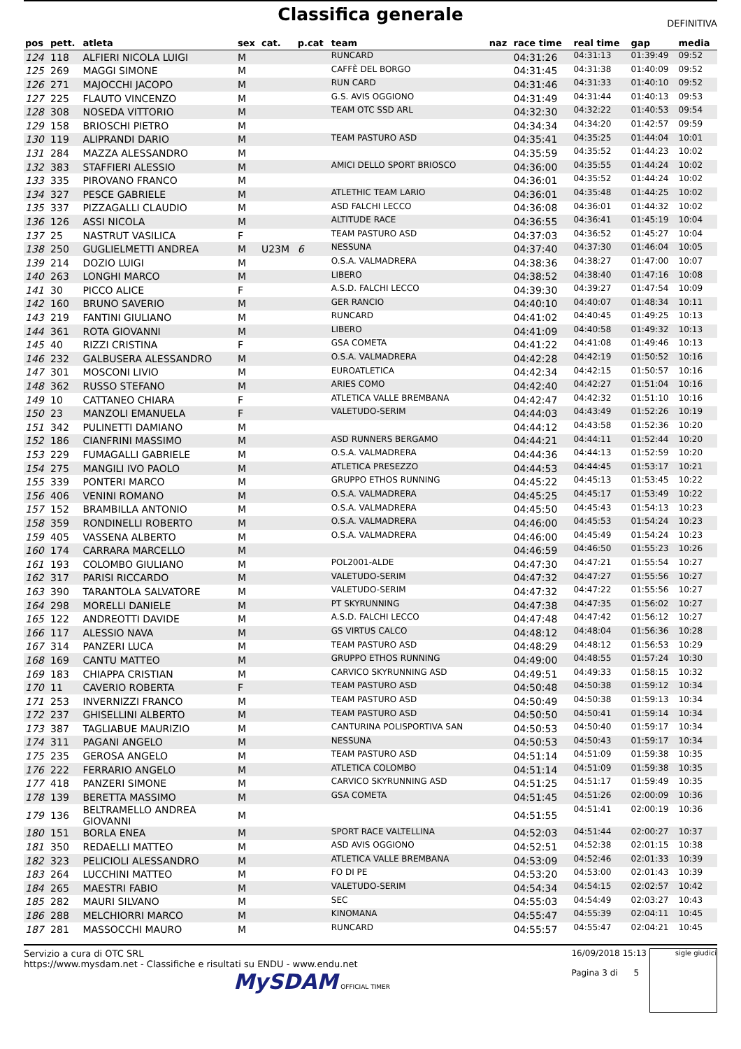Classifica generale
DEFINITIVA
| pos | pett. | atleta | sex | cat. | p.cat | team | naz | race time | real time | gap | media |
| --- | --- | --- | --- | --- | --- | --- | --- | --- | --- | --- | --- |
| 124 | 118 | ALFIERI NICOLA LUIGI | M | | | RUNCARD | | 04:31:26 | 04:31:13 | 01:39:49 | 09:52 |
| 125 | 269 | MAGGI SIMONE | M | | | CAFFÈ DEL BORGO | | 04:31:45 | 04:31:38 | 01:40:09 | 09:52 |
| 126 | 271 | MAJOCCHI JACOPO | M | | | RUN CARD | | 04:31:46 | 04:31:33 | 01:40:10 | 09:52 |
| 127 | 225 | FLAUTO VINCENZO | M | | | G.S. AVIS OGGIONO | | 04:31:49 | 04:31:44 | 01:40:13 | 09:53 |
| 128 | 308 | NOSEDA VITTORIO | M | | | TEAM OTC SSD ARL | | 04:32:30 | 04:32:22 | 01:40:53 | 09:54 |
| 129 | 158 | BRIOSCHI PIETRO | M | | | | | 04:34:34 | 04:34:20 | 01:42:57 | 09:59 |
| 130 | 119 | ALIPRANDI DARIO | M | | | TEAM PASTURO ASD | | 04:35:41 | 04:35:25 | 01:44:04 | 10:01 |
| 131 | 284 | MAZZA ALESSANDRO | M | | | | | 04:35:59 | 04:35:52 | 01:44:23 | 10:02 |
| 132 | 383 | STAFFIERI ALESSIO | M | | | AMICI DELLO SPORT BRIOSCO | | 04:36:00 | 04:35:55 | 01:44:24 | 10:02 |
| 133 | 335 | PIROVANO FRANCO | M | | | | | 04:36:01 | 04:35:52 | 01:44:24 | 10:02 |
| 134 | 327 | PESCE GABRIELE | M | | | ATLETHIC TEAM LARIO | | 04:36:01 | 04:35:48 | 01:44:25 | 10:02 |
| 135 | 337 | PIZZAGALLI CLAUDIO | M | | | ASD FALCHI LECCO | | 04:36:08 | 04:36:01 | 01:44:32 | 10:02 |
| 136 | 126 | ASSI NICOLA | M | | | ALTITUDE RACE | | 04:36:55 | 04:36:41 | 01:45:19 | 10:04 |
| 137 | 25 | NASTRUT VASILICA | F | | | TEAM PASTURO ASD | | 04:37:03 | 04:36:52 | 01:45:27 | 10:04 |
| 138 | 250 | GUGLIELMETTI ANDREA | M | U23M | 6 | NESSUNA | | 04:37:40 | 04:37:30 | 01:46:04 | 10:05 |
| 139 | 214 | DOZIO LUIGI | M | | | O.S.A. VALMADRERA | | 04:38:36 | 04:38:27 | 01:47:00 | 10:07 |
| 140 | 263 | LONGHI MARCO | M | | | LIBERO | | 04:38:52 | 04:38:40 | 01:47:16 | 10:08 |
| 141 | 30 | PICCO ALICE | F | | | A.S.D. FALCHI LECCO | | 04:39:30 | 04:39:27 | 01:47:54 | 10:09 |
| 142 | 160 | BRUNO SAVERIO | M | | | GER RANCIO | | 04:40:10 | 04:40:07 | 01:48:34 | 10:11 |
| 143 | 219 | FANTINI GIULIANO | M | | | RUNCARD | | 04:41:02 | 04:40:45 | 01:49:25 | 10:13 |
| 144 | 361 | ROTA GIOVANNI | M | | | LIBERO | | 04:41:09 | 04:40:58 | 01:49:32 | 10:13 |
| 145 | 40 | RIZZI CRISTINA | F | | | GSA COMETA | | 04:41:22 | 04:41:08 | 01:49:46 | 10:13 |
| 146 | 232 | GALBUSERA ALESSANDRO | M | | | O.S.A. VALMADRERA | | 04:42:28 | 04:42:19 | 01:50:52 | 10:16 |
| 147 | 301 | MOSCONI LIVIO | M | | | EUROATLETICA | | 04:42:34 | 04:42:15 | 01:50:57 | 10:16 |
| 148 | 362 | RUSSO STEFANO | M | | | ARIES COMO | | 04:42:40 | 04:42:27 | 01:51:04 | 10:16 |
| 149 | 10 | CATTANEO CHIARA | F | | | ATLETICA VALLE BREMBANA | | 04:42:47 | 04:42:32 | 01:51:10 | 10:16 |
| 150 | 23 | MANZOLI EMANUELA | F | | | VALETUDO-SERIM | | 04:44:03 | 04:43:49 | 01:52:26 | 10:19 |
| 151 | 342 | PULINETTI DAMIANO | M | | | | | 04:44:12 | 04:43:58 | 01:52:36 | 10:20 |
| 152 | 186 | CIANFRINI MASSIMO | M | | | ASD RUNNERS BERGAMO | | 04:44:21 | 04:44:11 | 01:52:44 | 10:20 |
| 153 | 229 | FUMAGALLI GABRIELE | M | | | O.S.A. VALMADRERA | | 04:44:36 | 04:44:13 | 01:52:59 | 10:20 |
| 154 | 275 | MANGILI IVO PAOLO | M | | | ATLETICA PRESEZZO | | 04:44:53 | 04:44:45 | 01:53:17 | 10:21 |
| 155 | 339 | PONTERI MARCO | M | | | GRUPPO ETHOS RUNNING | | 04:45:22 | 04:45:13 | 01:53:45 | 10:22 |
| 156 | 406 | VENINI ROMANO | M | | | O.S.A. VALMADRERA | | 04:45:25 | 04:45:17 | 01:53:49 | 10:22 |
| 157 | 152 | BRAMBILLA ANTONIO | M | | | O.S.A. VALMADRERA | | 04:45:50 | 04:45:43 | 01:54:13 | 10:23 |
| 158 | 359 | RONDINELLI ROBERTO | M | | | O.S.A. VALMADRERA | | 04:46:00 | 04:45:53 | 01:54:24 | 10:23 |
| 159 | 405 | VASSENA ALBERTO | M | | | O.S.A. VALMADRERA | | 04:46:00 | 04:45:49 | 01:54:24 | 10:23 |
| 160 | 174 | CARRARA MARCELLO | M | | | | | 04:46:59 | 04:46:50 | 01:55:23 | 10:26 |
| 161 | 193 | COLOMBO GIULIANO | M | | | POL2001-ALDE | | 04:47:30 | 04:47:21 | 01:55:54 | 10:27 |
| 162 | 317 | PARISI RICCARDO | M | | | VALETUDO-SERIM | | 04:47:32 | 04:47:27 | 01:55:56 | 10:27 |
| 163 | 390 | TARANTOLA SALVATORE | M | | | VALETUDO-SERIM | | 04:47:32 | 04:47:22 | 01:55:56 | 10:27 |
| 164 | 298 | MORELLI DANIELE | M | | | PT SKYRUNNING | | 04:47:38 | 04:47:35 | 01:56:02 | 10:27 |
| 165 | 122 | ANDREOTTI DAVIDE | M | | | A.S.D. FALCHI LECCO | | 04:47:48 | 04:47:42 | 01:56:12 | 10:27 |
| 166 | 117 | ALESSIO NAVA | M | | | GS VIRTUS CALCO | | 04:48:12 | 04:48:04 | 01:56:36 | 10:28 |
| 167 | 314 | PANZERI LUCA | M | | | TEAM PASTURO ASD | | 04:48:29 | 04:48:12 | 01:56:53 | 10:29 |
| 168 | 169 | CANTU MATTEO | M | | | GRUPPO ETHOS RUNNING | | 04:49:00 | 04:48:55 | 01:57:24 | 10:30 |
| 169 | 183 | CHIAPPA CRISTIAN | M | | | CARVICO SKYRUNNING ASD | | 04:49:51 | 04:49:33 | 01:58:15 | 10:32 |
| 170 | 11 | CAVERIO ROBERTA | F | | | TEAM PASTURO ASD | | 04:50:48 | 04:50:38 | 01:59:12 | 10:34 |
| 171 | 253 | INVERNIZZI FRANCO | M | | | TEAM PASTURO ASD | | 04:50:49 | 04:50:38 | 01:59:13 | 10:34 |
| 172 | 237 | GHISELLINI ALBERTO | M | | | TEAM PASTURO ASD | | 04:50:50 | 04:50:41 | 01:59:14 | 10:34 |
| 173 | 387 | TAGLIABUE MAURIZIO | M | | | CANTURINA POLISPORTIVA SAN | | 04:50:53 | 04:50:40 | 01:59:17 | 10:34 |
| 174 | 311 | PAGANI ANGELO | M | | | NESSUNA | | 04:50:53 | 04:50:43 | 01:59:17 | 10:34 |
| 175 | 235 | GEROSA ANGELO | M | | | TEAM PASTURO ASD | | 04:51:14 | 04:51:09 | 01:59:38 | 10:35 |
| 176 | 222 | FERRARIO ANGELO | M | | | ATLETICA COLOMBO | | 04:51:14 | 04:51:09 | 01:59:38 | 10:35 |
| 177 | 418 | PANZERI SIMONE | M | | | CARVICO SKYRUNNING ASD | | 04:51:25 | 04:51:17 | 01:59:49 | 10:35 |
| 178 | 139 | BERETTA MASSIMO | M | | | GSA COMETA | | 04:51:45 | 04:51:26 | 02:00:09 | 10:36 |
| 179 | 136 | BELTRAMELLO ANDREA GIOVANNI | M | | | | | 04:51:55 | 04:51:41 | 02:00:19 | 10:36 |
| 180 | 151 | BORLA ENEA | M | | | SPORT RACE VALTELLINA | | 04:52:03 | 04:51:44 | 02:00:27 | 10:37 |
| 181 | 350 | REDAELLI MATTEO | M | | | ASD AVIS OGGIONO | | 04:52:51 | 04:52:38 | 02:01:15 | 10:38 |
| 182 | 323 | PELICIOLI ALESSANDRO | M | | | ATLETICA VALLE BREMBANA | | 04:53:09 | 04:52:46 | 02:01:33 | 10:39 |
| 183 | 264 | LUCCHINI MATTEO | M | | | FO DI PE | | 04:53:20 | 04:53:00 | 02:01:43 | 10:39 |
| 184 | 265 | MAESTRI FABIO | M | | | VALETUDO-SERIM | | 04:54:34 | 04:54:15 | 02:02:57 | 10:42 |
| 185 | 282 | MAURI SILVANO | M | | | SEC | | 04:55:03 | 04:54:49 | 02:03:27 | 10:43 |
| 186 | 288 | MELCHIORRI MARCO | M | | | KINOMANA | | 04:55:47 | 04:55:39 | 02:04:11 | 10:45 |
| 187 | 281 | MASSOCCHI MAURO | M | | | RUNCARD | | 04:55:57 | 04:55:47 | 02:04:21 | 10:45 |
Servizio a cura di OTC SRL
https://www.mysdam.net - Classifiche e risultati su ENDU - www.endu.net
MySDAM OFFICIAL TIMER
16/09/2018 15:13
Pagina 3 di 5
sigle giudici